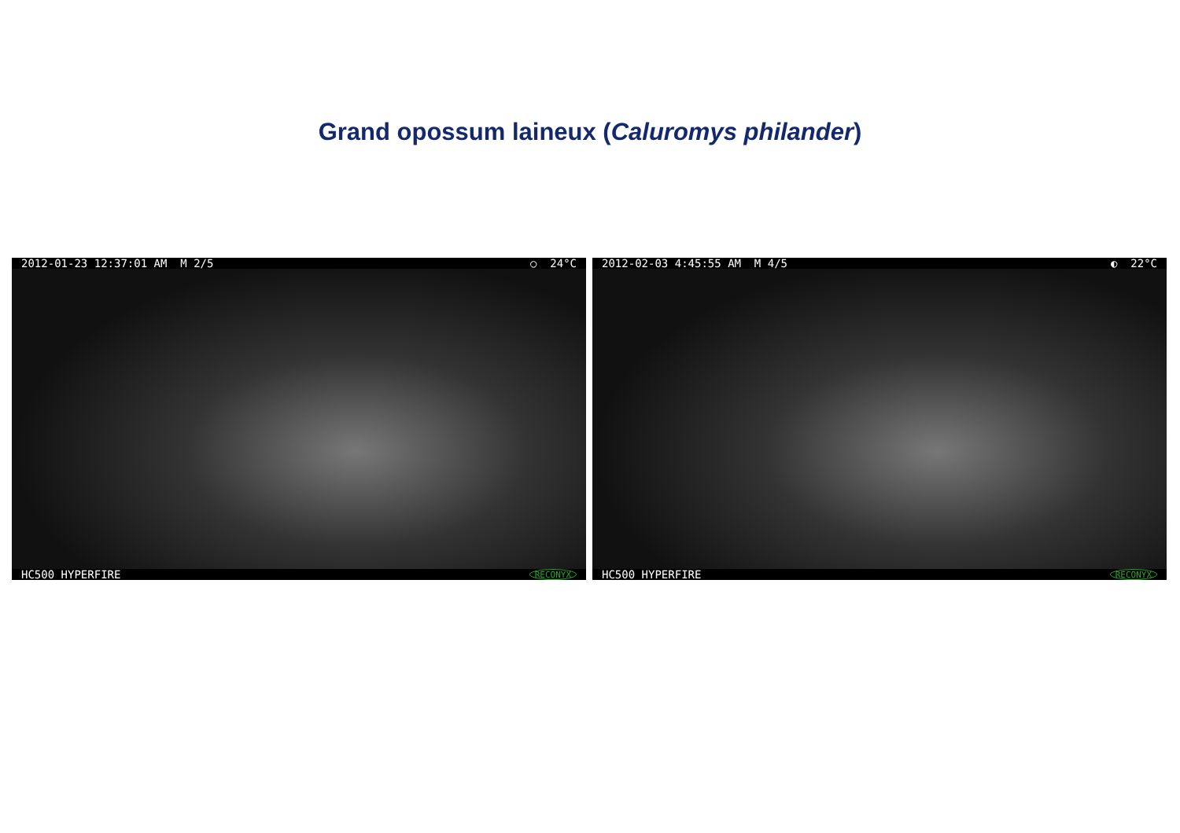Grand opossum laineux (Caluromys philander)
2012-01-23 12:37:01 AM M 2/5 ○ 24°C
HC500 HYPERFIRE RECONYX
2012-02-03 4:45:55 AM M 4/5 ◐ 22°C
HC500 HYPERFIRE RECONYX